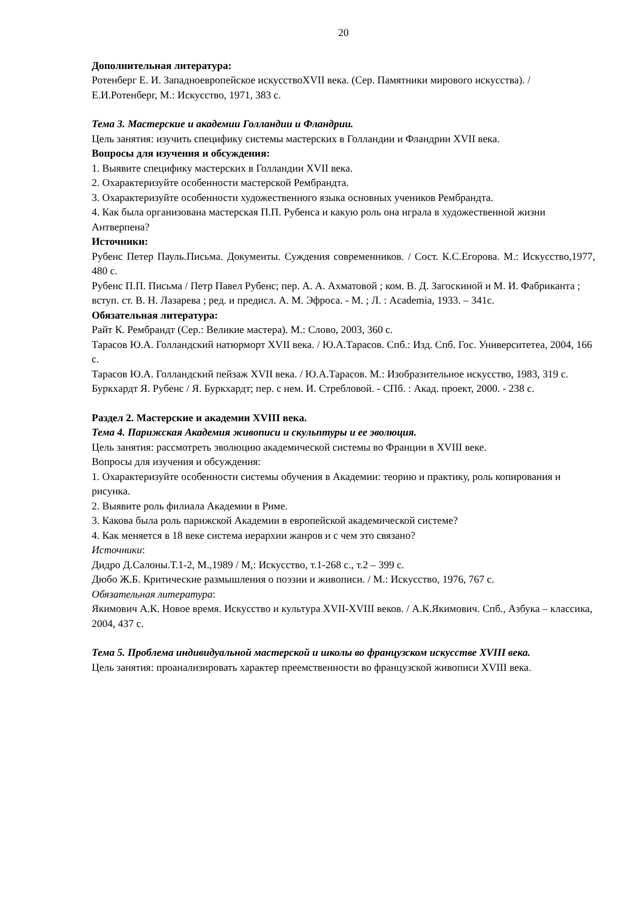20
Дополнительная литература:
Ротенберг Е. И. Западноевропейское искусствоXVII века. (Сер. Памятники мирового искусства). / Е.И.Ротенберг, М.: Искусство, 1971, 383 с.
Тема 3. Мастерские и академии Голландии и Фландрии.
Цель занятия: изучить специфику системы мастерских в Голландии и Фландрии XVII века.
Вопросы для изучения и обсуждения:
1. Выявите специфику мастерских в Голландии XVII века.
2. Охарактеризуйте особенности мастерской Рембрандта.
3. Охарактеризуйте особенности художественного языка основных учеников Рембрандта.
4. Как была организована мастерская П.П. Рубенса и какую роль она играла в художественной жизни Антверпена?
Источники:
Рубенс Петер Пауль.Письма. Документы. Суждения современников. / Сост. К.С.Егорова. М.: Искусство,1977, 480 с.
Рубенс П.П. Письма / Петр Павел Рубенс; пер. А. А. Ахматовой ; ком. В. Д. Загоскиной и М. И. Фабриканта ; вступ. ст. В. Н. Лазарева ; ред. и предисл. А. М. Эфроса. - М. ; Л. : Academia, 1933. – 341с.
Обязательная литература:
Райт К. Рембрандт (Сер.: Великие мастера). М.: Слово, 2003, 360 с.
Тарасов Ю.А. Голландский натюрморт XVII века. / Ю.А.Тарасов. Спб.: Изд. Спб. Гос. Университетеа, 2004, 166 с.
Тарасов Ю.А. Голландский пейзаж XVII века. / Ю.А.Тарасов. М.: Изобразительное искусство, 1983, 319 с.
Буркхардт Я. Рубенс / Я. Буркхардт; пер. с нем. И. Стребловой. - СПб. : Акад. проект, 2000. - 238 с.
Раздел 2. Мастерские и академии XVIII века.
Тема 4. Парижская Академия живописи и скульптуры и ее эволюция.
Цель занятия: рассмотреть эволюцию академической системы во Франции в XVIII веке.
Вопросы для изучения и обсуждения:
1. Охарактеризуйте особенности системы обучения в Академии: теорию и практику, роль копирования и рисунка.
2. Выявите роль филиала Академии в Риме.
3. Какова была роль парижской Академии в европейской академической системе?
4. Как меняется в 18 веке система иерархии жанров и с чем это связано?
Источники:
Дидро Д.Салоны.Т.1-2, М.,1989 / М,: Искусство, т.1-268 с., т.2 – 399 с.
Дюбо Ж.Б. Критические размышления о поэзии и живописи. / М.: Искусство, 1976, 767 с.
Обязательная литература:
Якимович А.К. Новое время. Искусство и культура XVII-XVIII веков. / А.К.Якимович. Спб., Азбука – классика, 2004, 437 с.
Тема 5. Проблема индивидуальной мастерской и школы во французском искусстве XVIII века.
Цель занятия: проанализировать характер преемственности во французской живописи XVIII века.